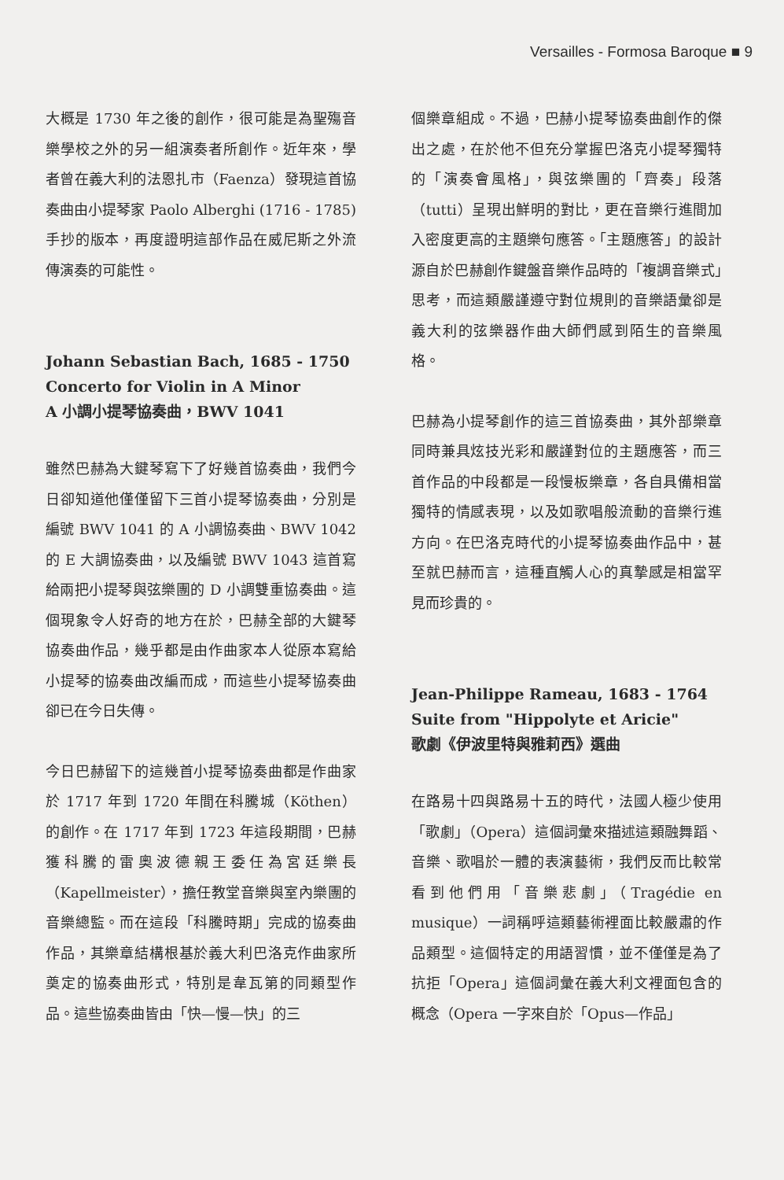Versailles - Formosa Baroque ■ 9
大概是 1730 年之後的創作，很可能是為聖殤音樂學校之外的另一組演奏者所創作。近年來，學者曾在義大利的法恩扎市（Faenza）發現這首協奏曲由小提琴家 Paolo Alberghi (1716 - 1785) 手抄的版本，再度證明這部作品在威尼斯之外流傳演奏的可能性。
Johann Sebastian Bach, 1685 - 1750
Concerto for Violin in A Minor
A 小調小提琴協奏曲，BWV 1041
雖然巴赫為大鍵琴寫下了好幾首協奏曲，我們今日卻知道他僅僅留下三首小提琴協奏曲，分別是編號 BWV 1041 的 A 小調協奏曲、BWV 1042 的 E 大調協奏曲，以及編號 BWV 1043 這首寫給兩把小提琴與弦樂團的 D 小調雙重協奏曲。這個現象令人好奇的地方在於，巴赫全部的大鍵琴協奏曲作品，幾乎都是由作曲家本人從原本寫給小提琴的協奏曲改編而成，而這些小提琴協奏曲卻已在今日失傳。
今日巴赫留下的這幾首小提琴協奏曲都是作曲家於 1717 年到 1720 年間在科騰城（Köthen）的創作。在 1717 年到 1723 年這段期間，巴赫獲科騰的雷奧波德親王委任為宮廷樂長（Kapellmeister），擔任教堂音樂與室內樂團的音樂總監。而在這段「科騰時期」完成的協奏曲作品，其樂章結構根基於義大利巴洛克作曲家所奠定的協奏曲形式，特別是韋瓦第的同類型作品。這些協奏曲皆由「快—慢—快」的三
個樂章組成。不過，巴赫小提琴協奏曲創作的傑出之處，在於他不但充分掌握巴洛克小提琴獨特的「演奏會風格」，與弦樂團的「齊奏」段落（tutti）呈現出鮮明的對比，更在音樂行進間加入密度更高的主題樂句應答。「主題應答」的設計源自於巴赫創作鍵盤音樂作品時的「複調音樂式」思考，而這類嚴謹遵守對位規則的音樂語彙卻是義大利的弦樂器作曲大師們感到陌生的音樂風格。
巴赫為小提琴創作的這三首協奏曲，其外部樂章同時兼具炫技光彩和嚴謹對位的主題應答，而三首作品的中段都是一段慢板樂章，各自具備相當獨特的情感表現，以及如歌唱般流動的音樂行進方向。在巴洛克時代的小提琴協奏曲作品中，甚至就巴赫而言，這種直觸人心的真摯感是相當罕見而珍貴的。
Jean-Philippe Rameau, 1683 - 1764
Suite from "Hippolyte et Aricie"
歌劇《伊波里特與雅莉西》選曲
在路易十四與路易十五的時代，法國人極少使用「歌劇」（Opera）這個詞彙來描述這類融舞蹈、音樂、歌唱於一體的表演藝術，我們反而比較常看到他們用「音樂悲劇」（Tragédie en musique）一詞稱呼這類藝術裡面比較嚴肅的作品類型。這個特定的用語習慣，並不僅僅是為了抗拒「Opera」這個詞彙在義大利文裡面包含的概念（Opera 一字來自於「Opus—作品」